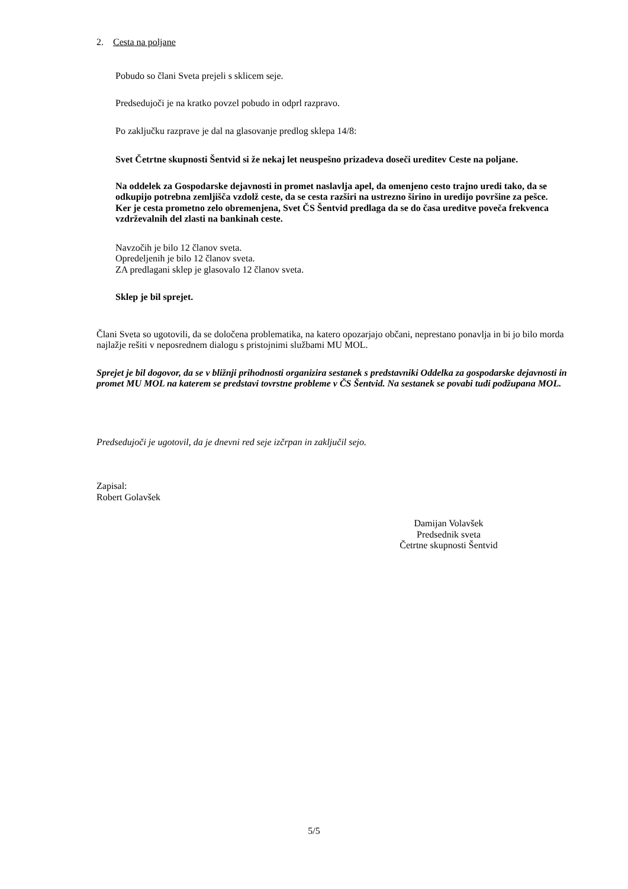2. Cesta na poljane
Pobudo so člani Sveta prejeli s sklicem seje.
Predsedujoči je na kratko povzel pobudo in odprl razpravo.
Po zaključku razprave je dal na glasovanje predlog sklepa 14/8:
Svet Četrtne skupnosti Šentvid si že nekaj let neuspešno prizadeva doseči ureditev Ceste na poljane.
Na oddelek za Gospodarske dejavnosti in promet naslavlja apel, da omenjeno cesto trajno uredi tako, da se odkupijo potrebna zemljišča vzdolž ceste, da se cesta razširi na ustrezno širino in uredijo površine za pešce.
Ker je cesta prometno zelo obremenjena, Svet ČS Šentvid predlaga da se do časa ureditve poveča frekvenca vzdrževalnih del zlasti na bankinah ceste.
Navzočih je bilo 12 članov sveta.
Opredeljenih je bilo 12 članov sveta.
ZA predlagani sklep je glasovalo 12 članov sveta.
Sklep je bil sprejet.
Člani Sveta so ugotovili, da se določena problematika, na katero opozarjajo občani, neprestano ponavlja in bi jo bilo morda najlažje rešiti v neposrednem dialogu s pristojnimi službami MU MOL.
Sprejet je bil dogovor, da se v bližnji prihodnosti organizira sestanek s predstavniki Oddelka za gospodarske dejavnosti in promet MU MOL na katerem se predstavi tovrstne probleme v ČS Šentvid. Na sestanek se povabi tudi podžupana MOL.
Predsedujoči je ugotovil, da je dnevni red seje izčrpan in zaključil sejo.
Zapisal:
Robert Golavšek
Damijan Volavšek
Predsednik sveta
Četrtne skupnosti Šentvid
5/5